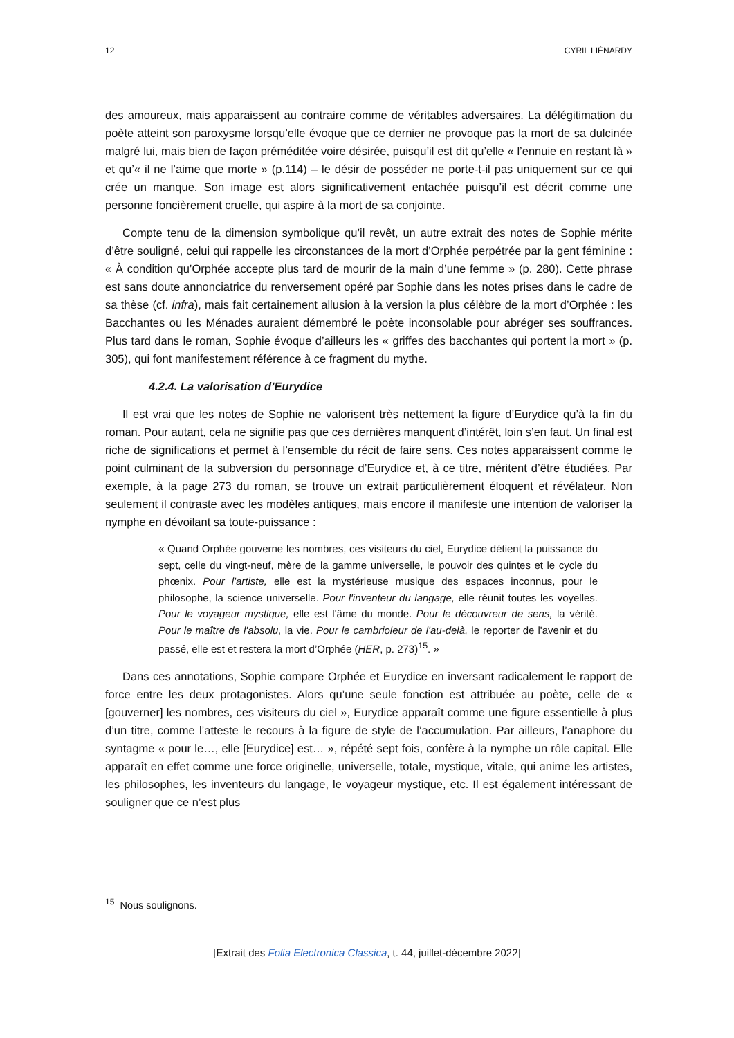12 CYRIL LIÉNARDY
des amoureux, mais apparaissent au contraire comme de véritables adversaires. La délégitimation du poète atteint son paroxysme lorsqu’elle évoque que ce dernier ne provoque pas la mort de sa dulcinée malgré lui, mais bien de façon préméditée voire désirée, puisqu’il est dit qu’elle « l’ennuie en restant là » et qu’« il ne l’aime que morte » (p.114) – le désir de posséder ne porte-t-il pas uniquement sur ce qui crée un manque. Son image est alors significativement entachée puisqu’il est décrit comme une personne foncièrement cruelle, qui aspire à la mort de sa conjointe.
Compte tenu de la dimension symbolique qu’il revêt, un autre extrait des notes de Sophie mérite d’être souligné, celui qui rappelle les circonstances de la mort d’Orphée perpétrée par la gent féminine : « À condition qu’Orphée accepte plus tard de mourir de la main d’une femme » (p. 280). Cette phrase est sans doute annonciatrice du renversement opéré par Sophie dans les notes prises dans le cadre de sa thèse (cf. infra), mais fait certainement allusion à la version la plus célèbre de la mort d’Orphée : les Bacchantes ou les Ménades auraient démembré le poète inconsolable pour abréger ses souffrances. Plus tard dans le roman, Sophie évoque d’ailleurs les « griffes des bacchantes qui portent la mort » (p. 305), qui font manifestement référence à ce fragment du mythe.
4.2.4. La valorisation d’Eurydice
Il est vrai que les notes de Sophie ne valorisent très nettement la figure d’Eurydice qu’à la fin du roman. Pour autant, cela ne signifie pas que ces dernières manquent d’intérêt, loin s’en faut. Un final est riche de significations et permet à l’ensemble du récit de faire sens. Ces notes apparaissent comme le point culminant de la subversion du personnage d’Eurydice et, à ce titre, méritent d’être étudiées. Par exemple, à la page 273 du roman, se trouve un extrait particulièrement éloquent et révélateur. Non seulement il contraste avec les modèles antiques, mais encore il manifeste une intention de valoriser la nymphe en dévoilant sa toute-puissance :
« Quand Orphée gouverne les nombres, ces visiteurs du ciel, Eurydice détient la puissance du sept, celle du vingt-neuf, mère de la gamme universelle, le pouvoir des quintes et le cycle du phœnix. Pour l'artiste, elle est la mystérieuse musique des espaces inconnus, pour le philosophe, la science universelle. Pour l'inventeur du langage, elle réunit toutes les voyelles. Pour le voyageur mystique, elle est l'âme du monde. Pour le découvreur de sens, la vérité. Pour le maître de l'absolu, la vie. Pour le cambrioleur de l'au-delà, le reporter de l'avenir et du passé, elle est et restera la mort d’Orphée (HER, p. 273)<sup>15</sup>. »
Dans ces annotations, Sophie compare Orphée et Eurydice en inversant radicalement le rapport de force entre les deux protagonistes. Alors qu’une seule fonction est attribuée au poète, celle de « [gouverner] les nombres, ces visiteurs du ciel », Eurydice apparaît comme une figure essentielle à plus d’un titre, comme l’atteste le recours à la figure de style de l’accumulation. Par ailleurs, l’anaphore du syntagme « pour le…, elle [Eurydice] est… », répété sept fois, confère à la nymphe un rôle capital. Elle apparaît en effet comme une force originelle, universelle, totale, mystique, vitale, qui anime les artistes, les philosophes, les inventeurs du langage, le voyageur mystique, etc. Il est également intéressant de souligner que ce n’est plus
<sup>15</sup> Nous soulignons.
[Extrait des Folia Electronica Classica, t. 44, juillet-décembre 2022]